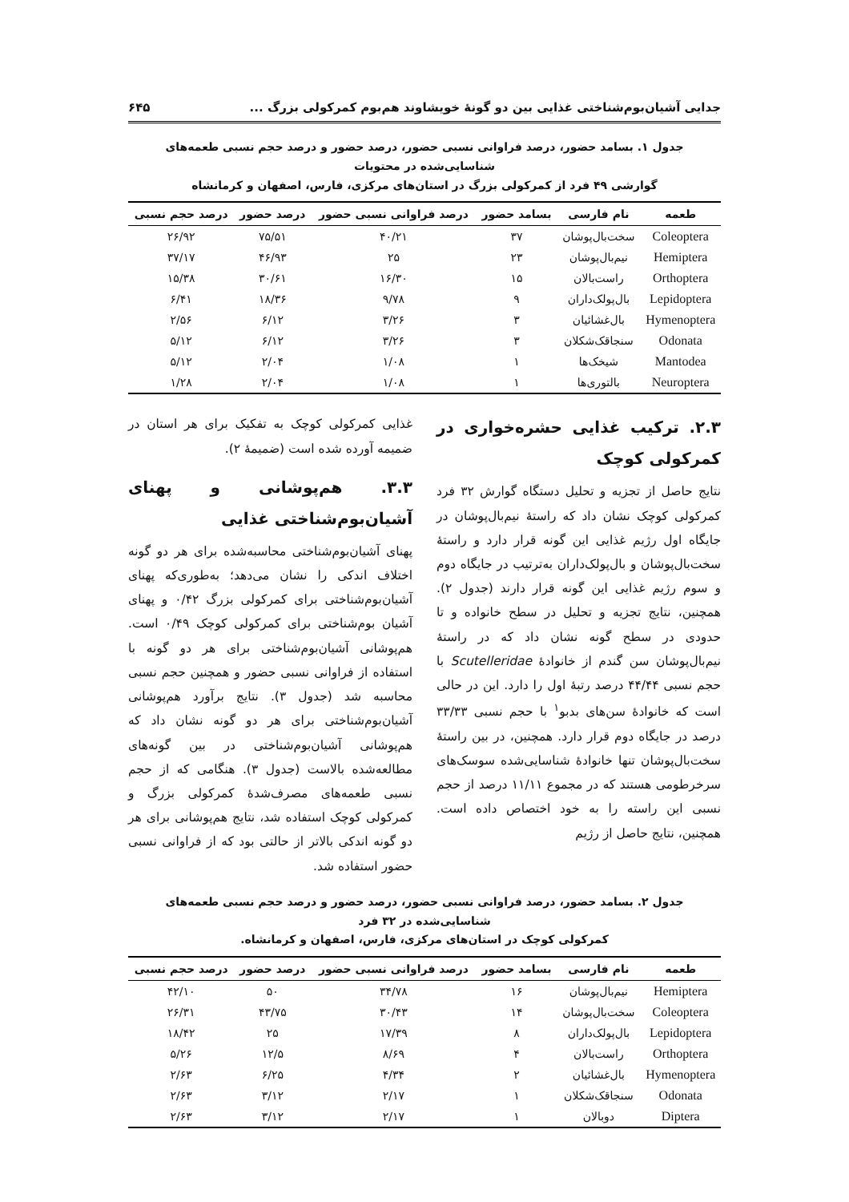جدایی آشیان‌بوم‌شناختی غذایی بین دو گونهٔ خویشاوند هم‌بوم کمرکولی بزرگ ... ۶۴۵
جدول ۱. بسامد حضور، درصد فراوانی نسبی حضور، درصد حضور و درصد حجم نسبی طعمه‌های شناسایی‌شده در محتویات
گوارشی ۴۹ فرد از کمرکولی بزرگ در استان‌های مرکزی، فارس، اصفهان و کرمانشاه
| طعمه | نام فارسی | بسامد حضور | درصد فراوانی نسبی حضور | درصد حضور | درصد حجم نسبی |
| --- | --- | --- | --- | --- | --- |
| Coleoptera | سخت‌بال‌پوشان | ۳۷ | ۴۰/۲۱ | ۷۵/۵۱ | ۲۶/۹۲ |
| Hemiptera | نیم‌بال‌پوشان | ۲۳ | ۲۵ | ۴۶/۹۳ | ۳۷/۱۷ |
| Orthoptera | راست‌بالان | ۱۵ | ۱۶/۳۰ | ۳۰/۶۱ | ۱۵/۳۸ |
| Lepidoptera | بال‌پولک‌داران | ۹ | ۹/۷۸ | ۱۸/۳۶ | ۶/۴۱ |
| Hymenoptera | بال‌غشائیان | ۳ | ۳/۲۶ | ۶/۱۲ | ۲/۵۶ |
| Odonata | سنجاقک‌شکلان | ۳ | ۳/۲۶ | ۶/۱۲ | ۵/۱۲ |
| Mantodea | شیخک‌ها | ۱ | ۱/۰۸ | ۲/۰۴ | ۵/۱۲ |
| Neuroptera | بالتوری‌ها | ۱ | ۱/۰۸ | ۲/۰۴ | ۱/۲۸ |
۲.۳. ترکیب غذایی حشره‌خواری در کمرکولی کوچک
نتایج حاصل از تجزیه و تحلیل دستگاه گوارش ۳۲ فرد کمرکولی کوچک نشان داد که راستهٔ نیم‌بال‌پوشان در جایگاه اول رژیم غذایی این گونه قرار دارد و راستهٔ سخت‌بال‌پوشان و بال‌پولک‌داران به‌ترتیب در جایگاه دوم و سوم رژیم غذایی این گونه قرار دارند (جدول ۲). همچنین، نتایج تجزیه و تحلیل در سطح خانواده و تا حدودی در سطح گونه نشان داد که در راستهٔ نیم‌بال‌پوشان سن گندم از خانوادهٔ Scutelleridae با حجم نسبی ۴۴/۴۴ درصد رتبهٔ اول را دارد. این در حالی است که خانوادهٔ سن‌های بدبو<sup>۱</sup> با حجم نسبی ۳۳/۳۳ درصد در جایگاه دوم قرار دارد. همچنین، در بین راستهٔ سخت‌بال‌پوشان تنها خانوادهٔ شناسایی‌شده سوسک‌های سرخرطومی هستند که در مجموع ۱۱/۱۱ درصد از حجم نسبی این راسته را به خود اختصاص داده است. همچنین، نتایج حاصل از رژیم
غذایی کمرکولی کوچک به تفکیک برای هر استان در ضمیمه آورده شده است (ضمیمهٔ ۲).
۳.۳. هم‌پوشانی و پهنای آشیان‌بوم‌شناختی غذایی
پهنای آشیان‌بوم‌شناختی محاسبه‌شده برای هر دو گونه اختلاف اندکی را نشان می‌دهد؛ به‌طوری‌که پهنای آشیان‌بوم‌شناختی برای کمرکولی بزرگ ۰/۴۲ و پهنای آشیان بوم‌شناختی برای کمرکولی کوچک ۰/۴۹ است. هم‌پوشانی آشیان‌بوم‌شناختی برای هر دو گونه با استفاده از فراوانی نسبی حضور و همچنین حجم نسبی محاسبه شد (جدول ۳). نتایج برآورد هم‌پوشانی آشیان‌بوم‌شناختی برای هر دو گونه نشان داد که هم‌پوشانی آشیان‌بوم‌شناختی در بین گونه‌های مطالعه‌شده بالاست (جدول ۳). هنگامی که از حجم نسبی طعمه‌های مصرف‌شدهٔ کمرکولی بزرگ و کمرکولی کوچک استفاده شد، نتایج هم‌پوشانی برای هر دو گونه اندکی بالاتر از حالتی بود که از فراوانی نسبی حضور استفاده شد.
جدول ۲. بسامد حضور، درصد فراوانی نسبی حضور، درصد حضور و درصد حجم نسبی طعمه‌های شناسایی‌شده در ۳۲ فرد
کمرکولی کوچک در استان‌های مرکزی، فارس، اصفهان و کرمانشاه.
| طعمه | نام فارسی | بسامد حضور | درصد فراوانی نسبی حضور | درصد حضور | درصد حجم نسبی |
| --- | --- | --- | --- | --- | --- |
| Hemiptera | نیم‌بال‌پوشان | ۱۶ | ۳۴/۷۸ | ۵۰ | ۴۲/۱۰ |
| Coleoptera | سخت‌بال‌پوشان | ۱۴ | ۳۰/۴۳ | ۴۳/۷۵ | ۲۶/۳۱ |
| Lepidoptera | بال‌پولک‌داران | ۸ | ۱۷/۳۹ | ۲۵ | ۱۸/۴۲ |
| Orthoptera | راست‌بالان | ۴ | ۸/۶۹ | ۱۲/۵ | ۵/۲۶ |
| Hymenoptera | بال‌غشائیان | ۲ | ۴/۳۴ | ۶/۲۵ | ۲/۶۳ |
| Odonata | سنجاقک‌شکلان | ۱ | ۲/۱۷ | ۳/۱۲ | ۲/۶۳ |
| Diptera | دوبالان | ۱ | ۲/۱۷ | ۳/۱۲ | ۲/۶۳ |